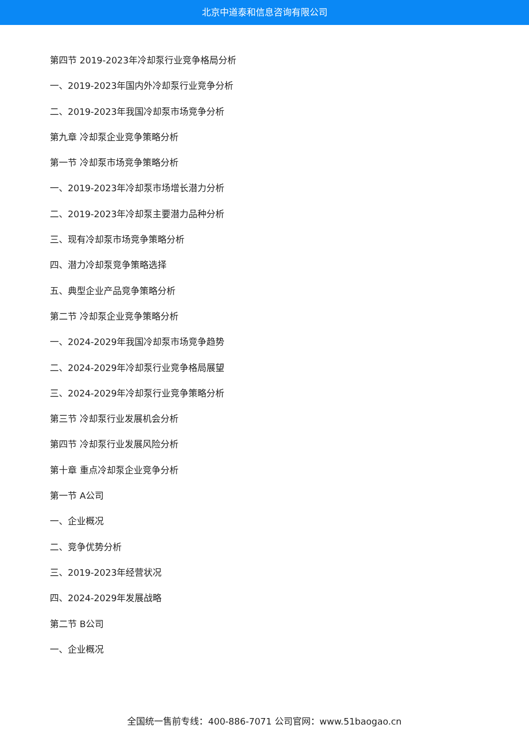北京中道泰和信息咨询有限公司
第四节 2019-2023年冷却泵行业竞争格局分析
一、2019-2023年国内外冷却泵行业竞争分析
二、2019-2023年我国冷却泵市场竞争分析
第九章 冷却泵企业竞争策略分析
第一节 冷却泵市场竞争策略分析
一、2019-2023年冷却泵市场增长潜力分析
二、2019-2023年冷却泵主要潜力品种分析
三、现有冷却泵市场竞争策略分析
四、潜力冷却泵竞争策略选择
五、典型企业产品竞争策略分析
第二节 冷却泵企业竞争策略分析
一、2024-2029年我国冷却泵市场竞争趋势
二、2024-2029年冷却泵行业竞争格局展望
三、2024-2029年冷却泵行业竞争策略分析
第三节 冷却泵行业发展机会分析
第四节 冷却泵行业发展风险分析
第十章 重点冷却泵企业竞争分析
第一节 A公司
一、企业概况
二、竞争优势分析
三、2019-2023年经营状况
四、2024-2029年发展战略
第二节 B公司
一、企业概况
全国统一售前专线：400-886-7071 公司官网：www.51baogao.cn